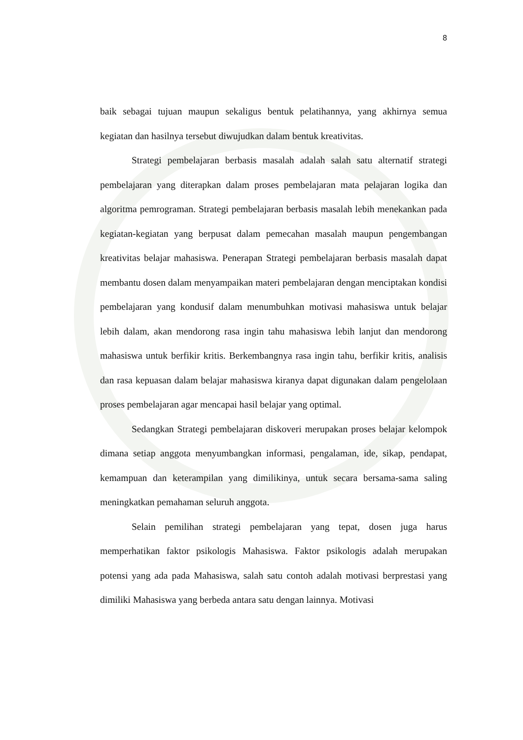8
baik sebagai tujuan maupun sekaligus bentuk pelatihannya, yang akhirnya semua kegiatan dan hasilnya tersebut diwujudkan dalam bentuk kreativitas.
Strategi pembelajaran berbasis masalah adalah salah satu alternatif strategi pembelajaran yang diterapkan dalam proses pembelajaran mata pelajaran logika dan algoritma pemrograman. Strategi pembelajaran berbasis masalah lebih menekankan pada kegiatan-kegiatan yang berpusat dalam pemecahan masalah maupun pengembangan kreativitas belajar mahasiswa. Penerapan Strategi pembelajaran berbasis masalah dapat membantu dosen dalam menyampaikan materi pembelajaran dengan menciptakan kondisi pembelajaran yang kondusif dalam menumbuhkan motivasi mahasiswa untuk belajar lebih dalam, akan mendorong rasa ingin tahu mahasiswa lebih lanjut dan mendorong mahasiswa untuk berfikir kritis. Berkembangnya rasa ingin tahu, berfikir kritis, analisis dan rasa kepuasan dalam belajar mahasiswa kiranya dapat digunakan dalam pengelolaan proses pembelajaran agar mencapai hasil belajar yang optimal.
Sedangkan Strategi pembelajaran diskoveri merupakan proses belajar kelompok dimana setiap anggota menyumbangkan informasi, pengalaman, ide, sikap, pendapat, kemampuan dan keterampilan yang dimilikinya, untuk secara bersama-sama saling meningkatkan pemahaman seluruh anggota.
Selain pemilihan strategi pembelajaran yang tepat, dosen juga harus memperhatikan faktor psikologis Mahasiswa. Faktor psikologis adalah merupakan potensi yang ada pada Mahasiswa, salah satu contoh adalah motivasi berprestasi yang dimiliki Mahasiswa yang berbeda antara satu dengan lainnya. Motivasi